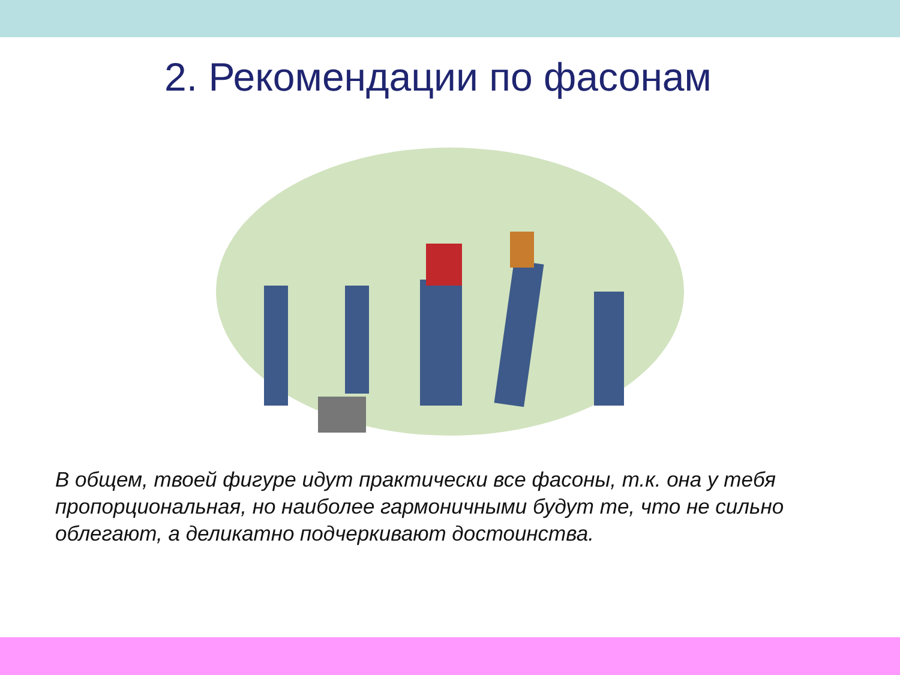2. Рекомендации по фасонам
В общем, твоей фигуре идут практически все фасоны, т.к. она у тебя пропорциональная, но наиболее гармоничными будут те, что не сильно облегают, а деликатно подчеркивают достоинства.